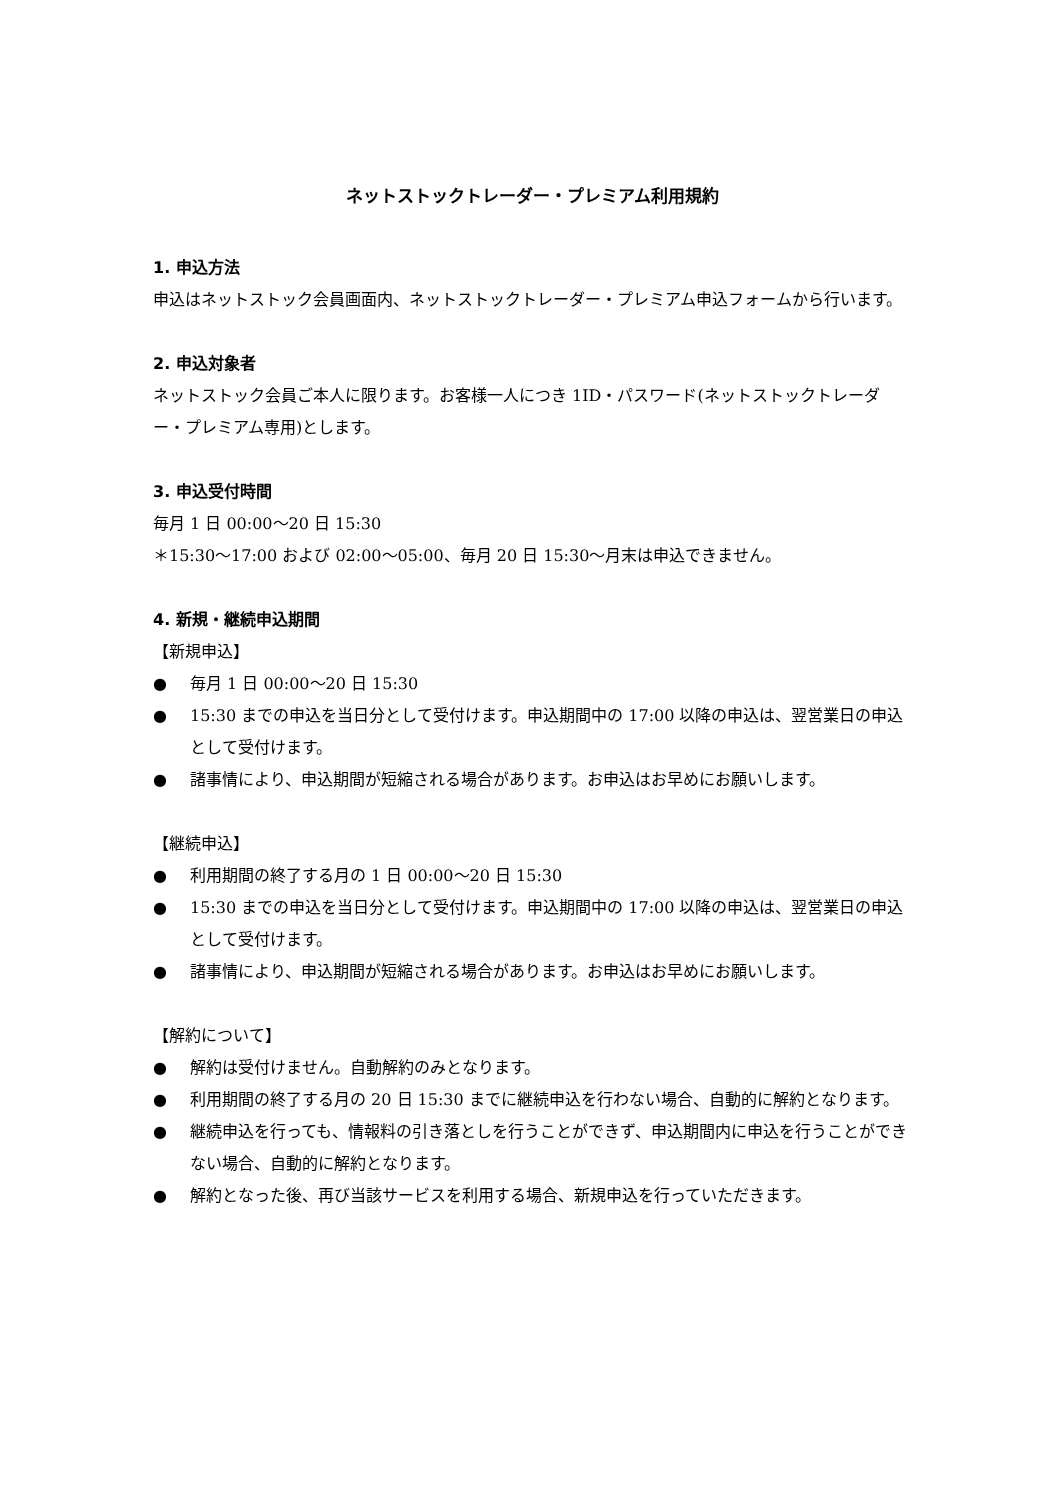ネットストックトレーダー・プレミアム利用規約
1. 申込方法
申込はネットストック会員画面内、ネットストックトレーダー・プレミアム申込フォームから行います。
2. 申込対象者
ネットストック会員ご本人に限ります。お客様一人につき 1ID・パスワード(ネットストックトレーダー・プレミアム専用)とします。
3. 申込受付時間
毎月 1 日 00:00～20 日 15:30
＊15:30～17:00 および 02:00～05:00、毎月 20 日 15:30～月末は申込できません。
4. 新規・継続申込期間
【新規申込】
● 毎月 1 日 00:00～20 日 15:30
● 15:30 までの申込を当日分として受付けます。申込期間中の 17:00 以降の申込は、翌営業日の申込として受付けます。
● 諸事情により、申込期間が短縮される場合があります。お申込はお早めにお願いします。
【継続申込】
● 利用期間の終了する月の 1 日 00:00～20 日 15:30
● 15:30 までの申込を当日分として受付けます。申込期間中の 17:00 以降の申込は、翌営業日の申込として受付けます。
● 諸事情により、申込期間が短縮される場合があります。お申込はお早めにお願いします。
【解約について】
● 解約は受付けません。自動解約のみとなります。
● 利用期間の終了する月の 20 日 15:30 までに継続申込を行わない場合、自動的に解約となります。
● 継続申込を行っても、情報料の引き落としを行うことができず、申込期間内に申込を行うことができない場合、自動的に解約となります。
● 解約となった後、再び当該サービスを利用する場合、新規申込を行っていただきます。